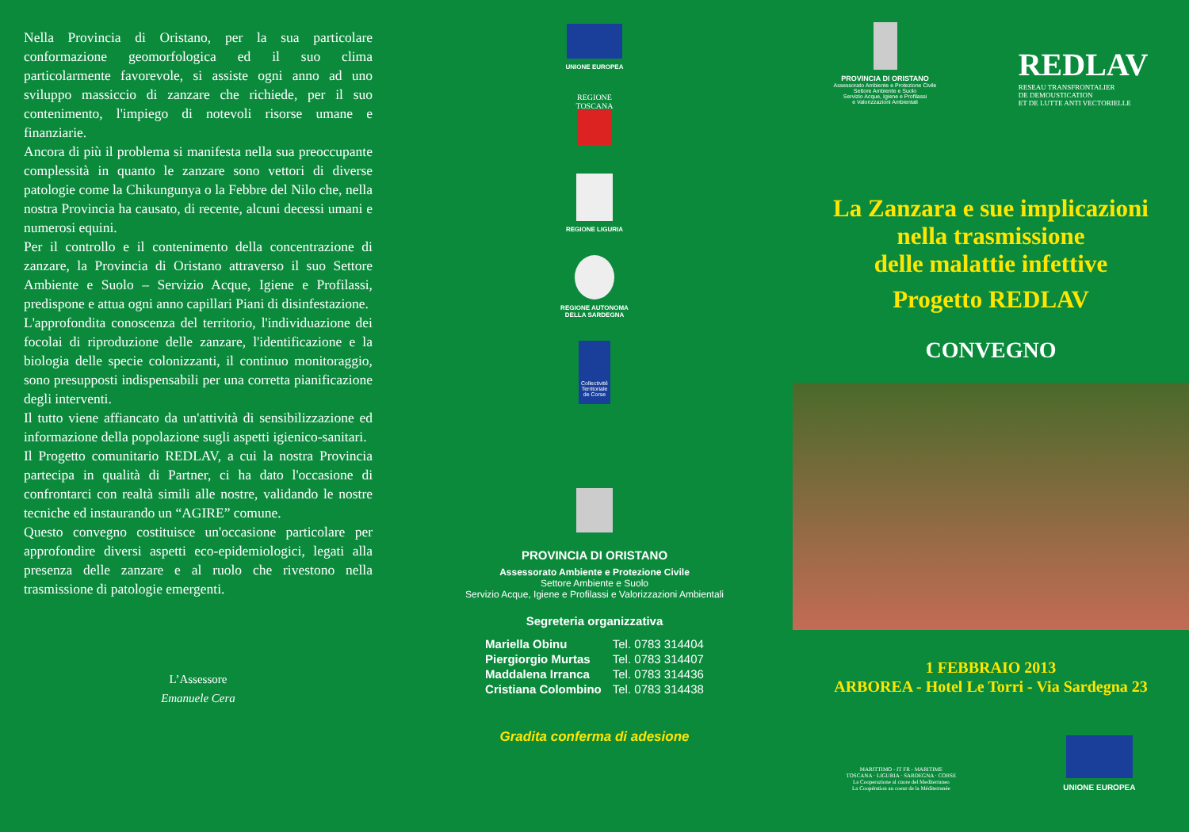Nella Provincia di Oristano, per la sua particolare conformazione geomorfologica ed il suo clima particolarmente favorevole, si assiste ogni anno ad uno sviluppo massiccio di zanzare che richiede, per il suo contenimento, l'impiego di notevoli risorse umane e finanziarie.
Ancora di più il problema si manifesta nella sua preoccupante complessità in quanto le zanzare sono vettori di diverse patologie come la Chikungunya o la Febbre del Nilo che, nella nostra Provincia ha causato, di recente, alcuni decessi umani e numerosi equini.
Per il controllo e il contenimento della concentrazione di zanzare, la Provincia di Oristano attraverso il suo Settore Ambiente e Suolo – Servizio Acque, Igiene e Profilassi, predispone e attua ogni anno capillari Piani di disinfestazione.
L'approfondita conoscenza del territorio, l'individuazione dei focolai di riproduzione delle zanzare, l'identificazione e la biologia delle specie colonizzanti, il continuo monitoraggio, sono presupposti indispensabili per una corretta pianificazione degli interventi.
Il tutto viene affiancato da un'attività di sensibilizzazione ed informazione della popolazione sugli aspetti igienico-sanitari.
Il Progetto comunitario REDLAV, a cui la nostra Provincia partecipa in qualità di Partner, ci ha dato l'occasione di confrontarci con realtà simili alle nostre, validando le nostre tecniche ed instaurando un “AGIRE” comune.
Questo convegno costituisce un'occasione particolare per approfondire diversi aspetti eco-epidemiologici, legati alla presenza delle zanzare e al ruolo che rivestono nella trasmissione di patologie emergenti.
L’Assessore
Emanuele Cera
UNIONE EUROPEA
REGIONE
TOSCANA
REGIONE LIGURIA
REGIONE AUTONOMA
DELLA SARDEGNA
Collectivité Territoriale de Corse
PROVINCIA DI ORISTANO
Assessorato Ambiente e Protezione Civile
Settore Ambiente e Suolo
Servizio Acque, Igiene e Profilassi e Valorizzazioni Ambientali
Segreteria organizzativa
| Mariella Obinu | Tel. 0783 314404 |
| Piergiorgio Murtas | Tel. 0783 314407 |
| Maddalena Irranca | Tel. 0783 314436 |
| Cristiana Colombino | Tel. 0783 314438 |
Gradita conferma di adesione
PROVINCIA DI ORISTANO
Assessorato Ambiente e Protezione Civile
Settore Ambiente e Suolo
Servizio Acque, Igiene e Profilassi
e Valorizzazioni Ambientali
REDLAV
RESEAU TRANSFRONTALIER
DE DEMOUSTICATION
ET DE LUTTE ANTI VECTORIELLE
La Zanzara e sue implicazioni
nella trasmissione
delle malattie infettive
Progetto REDLAV
CONVEGNO
1 FEBBRAIO 2013
ARBOREA - Hotel Le Torri - Via Sardegna 23
MARITTIMO - IT FR - MARITIME
TOSCANA · LIGURIA · SARDEGNA · CORSE
La Cooperazione al cuore del Mediterraneo
La Coopération au coeur de la Méditerranée
UNIONE EUROPEA